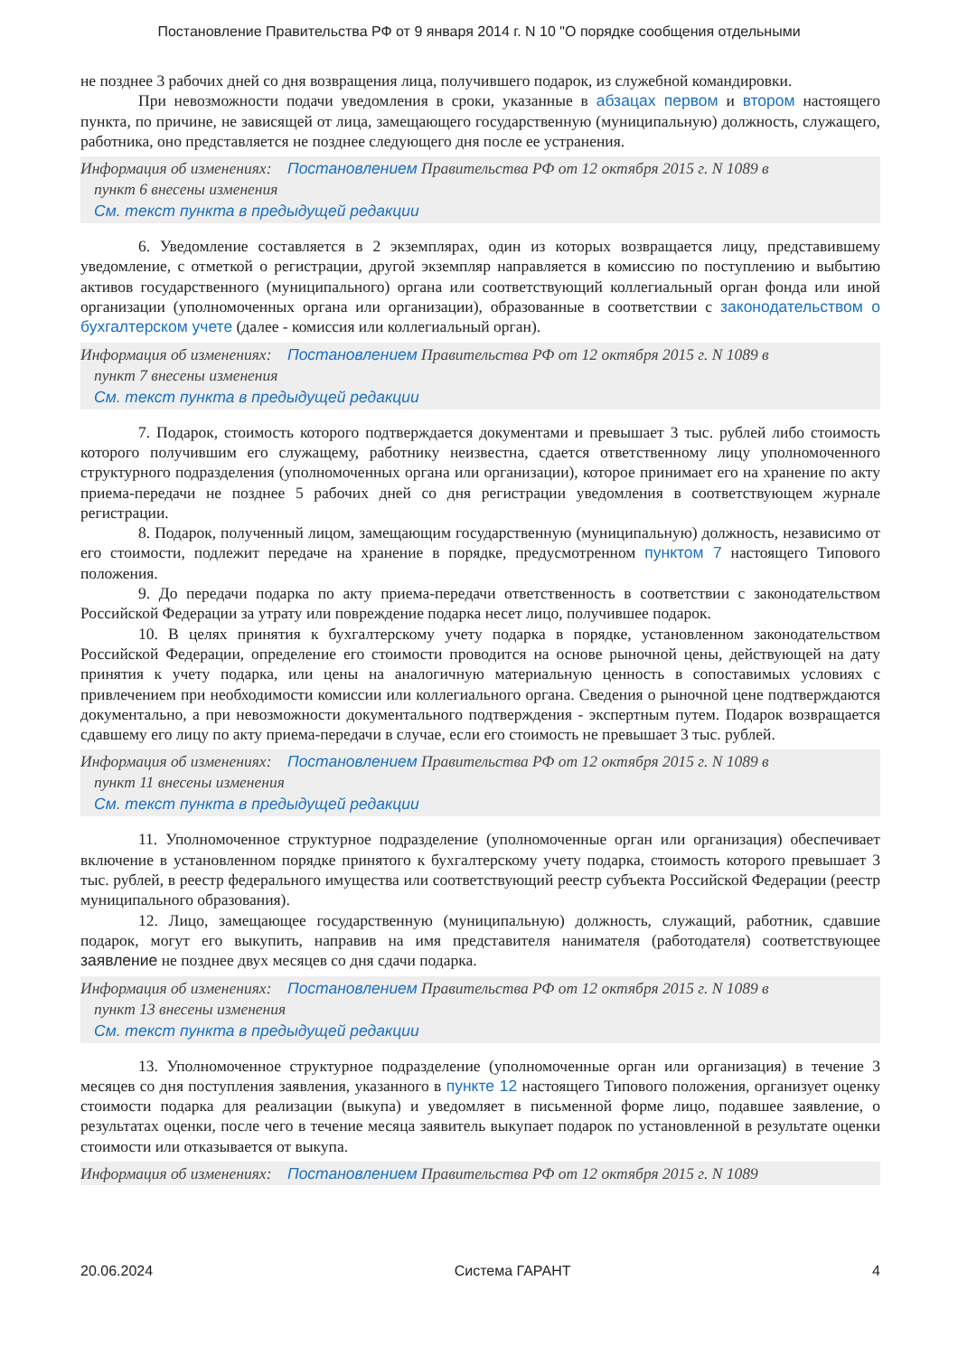Постановление Правительства РФ от 9 января 2014 г. N 10 "О порядке сообщения отдельными
не позднее 3 рабочих дней со дня возвращения лица, получившего подарок, из служебной командировки.
При невозможности подачи уведомления в сроки, указанные в абзацах первом и втором настоящего пункта, по причине, не зависящей от лица, замещающего государственную (муниципальную) должность, служащего, работника, оно представляется не позднее следующего дня после ее устранения.
Информация об изменениях: Постановлением Правительства РФ от 12 октября 2015 г. N 1089 в
пункт 6 внесены изменения
См. текст пункта в предыдущей редакции
6. Уведомление составляется в 2 экземплярах, один из которых возвращается лицу, представившему уведомление, с отметкой о регистрации, другой экземпляр направляется в комиссию по поступлению и выбытию активов государственного (муниципального) органа или соответствующий коллегиальный орган фонда или иной организации (уполномоченных органа или организации), образованные в соответствии с законодательством о бухгалтерском учете (далее - комиссия или коллегиальный орган).
Информация об изменениях: Постановлением Правительства РФ от 12 октября 2015 г. N 1089 в
пункт 7 внесены изменения
См. текст пункта в предыдущей редакции
7. Подарок, стоимость которого подтверждается документами и превышает 3 тыс. рублей либо стоимость которого получившим его служащему, работнику неизвестна, сдается ответственному лицу уполномоченного структурного подразделения (уполномоченных органа или организации), которое принимает его на хранение по акту приема-передачи не позднее 5 рабочих дней со дня регистрации уведомления в соответствующем журнале регистрации.
8. Подарок, полученный лицом, замещающим государственную (муниципальную) должность, независимо от его стоимости, подлежит передаче на хранение в порядке, предусмотренном пунктом 7 настоящего Типового положения.
9. До передачи подарка по акту приема-передачи ответственность в соответствии с законодательством Российской Федерации за утрату или повреждение подарка несет лицо, получившее подарок.
10. В целях принятия к бухгалтерскому учету подарка в порядке, установленном законодательством Российской Федерации, определение его стоимости проводится на основе рыночной цены, действующей на дату принятия к учету подарка, или цены на аналогичную материальную ценность в сопоставимых условиях с привлечением при необходимости комиссии или коллегиального органа. Сведения о рыночной цене подтверждаются документально, а при невозможности документального подтверждения - экспертным путем. Подарок возвращается сдавшему его лицу по акту приема-передачи в случае, если его стоимость не превышает 3 тыс. рублей.
Информация об изменениях: Постановлением Правительства РФ от 12 октября 2015 г. N 1089 в
пункт 11 внесены изменения
См. текст пункта в предыдущей редакции
11. Уполномоченное структурное подразделение (уполномоченные орган или организация) обеспечивает включение в установленном порядке принятого к бухгалтерскому учету подарка, стоимость которого превышает 3 тыс. рублей, в реестр федерального имущества или соответствующий реестр субъекта Российской Федерации (реестр муниципального образования).
12. Лицо, замещающее государственную (муниципальную) должность, служащий, работник, сдавшие подарок, могут его выкупить, направив на имя представителя нанимателя (работодателя) соответствующее заявление не позднее двух месяцев со дня сдачи подарка.
Информация об изменениях: Постановлением Правительства РФ от 12 октября 2015 г. N 1089 в
пункт 13 внесены изменения
См. текст пункта в предыдущей редакции
13. Уполномоченное структурное подразделение (уполномоченные орган или организация) в течение 3 месяцев со дня поступления заявления, указанного в пункте 12 настоящего Типового положения, организует оценку стоимости подарка для реализации (выкупа) и уведомляет в письменной форме лицо, подавшее заявление, о результатах оценки, после чего в течение месяца заявитель выкупает подарок по установленной в результате оценки стоимости или отказывается от выкупа.
Информация об изменениях: Постановлением Правительства РФ от 12 октября 2015 г. N 1089
20.06.2024 Система ГАРАНТ 4